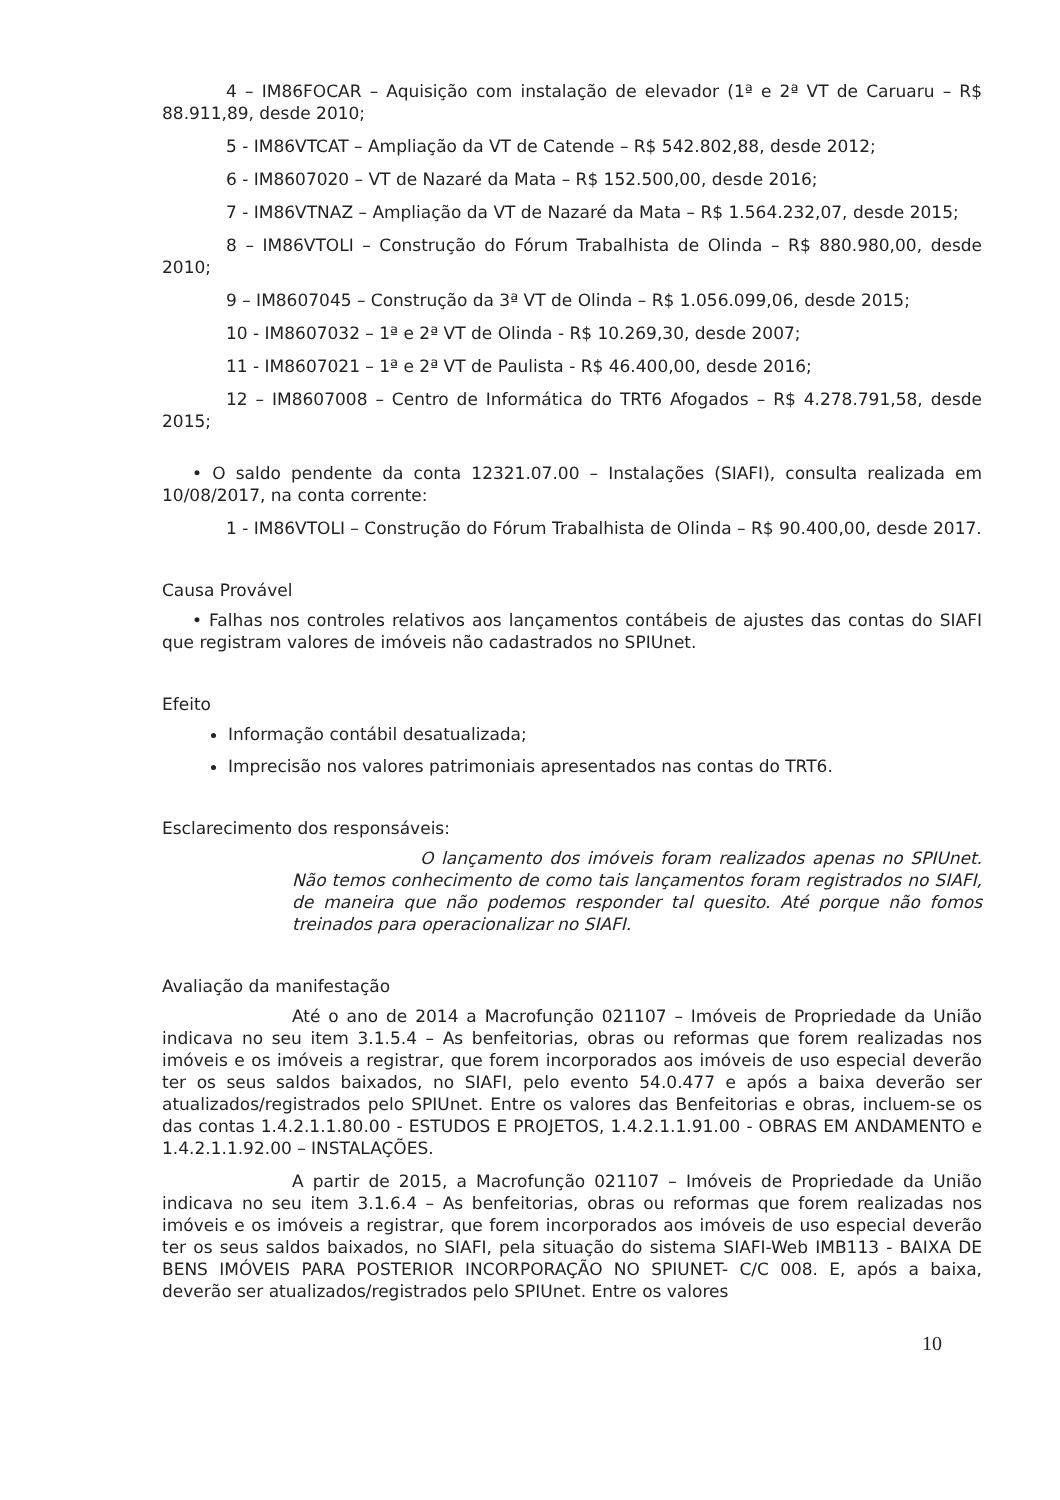4 – IM86FOCAR – Aquisição com instalação de elevador (1ª e 2ª VT de Caruaru – R$ 88.911,89, desde 2010;
5 - IM86VTCAT – Ampliação da VT de Catende – R$ 542.802,88, desde 2012;
6 - IM8607020 – VT de Nazaré da Mata – R$ 152.500,00, desde 2016;
7 - IM86VTNAZ – Ampliação da VT de Nazaré da Mata – R$ 1.564.232,07, desde 2015;
8 – IM86VTOLI – Construção do Fórum Trabalhista de Olinda – R$ 880.980,00, desde 2010;
9 – IM8607045 – Construção da 3ª VT de Olinda – R$ 1.056.099,06, desde 2015;
10 - IM8607032 – 1ª e 2ª VT de Olinda - R$ 10.269,30, desde 2007;
11 - IM8607021 – 1ª e 2ª VT de Paulista - R$ 46.400,00, desde 2016;
12 – IM8607008 – Centro de Informática do TRT6 Afogados – R$ 4.278.791,58, desde 2015;
• O saldo pendente da conta 12321.07.00 – Instalações (SIAFI), consulta realizada em 10/08/2017, na conta corrente:
1 - IM86VTOLI – Construção do Fórum Trabalhista de Olinda – R$ 90.400,00, desde 2017.
Causa Provável
• Falhas nos controles relativos aos lançamentos contábeis de ajustes das contas do SIAFI que registram valores de imóveis não cadastrados no SPIUnet.
Efeito
Informação contábil desatualizada;
Imprecisão nos valores patrimoniais apresentados nas contas do TRT6.
Esclarecimento dos responsáveis:
O lançamento dos imóveis foram realizados apenas no SPIUnet. Não temos conhecimento de como tais lançamentos foram registrados no SIAFI, de maneira que não podemos responder tal quesito. Até porque não fomos treinados para operacionalizar no SIAFI.
Avaliação da manifestação
Até o ano de 2014 a Macrofunção 021107 – Imóveis de Propriedade da União indicava no seu item 3.1.5.4 – As benfeitorias, obras ou reformas que forem realizadas nos imóveis e os imóveis a registrar, que forem incorporados aos imóveis de uso especial deverão ter os seus saldos baixados, no SIAFI, pelo evento 54.0.477 e após a baixa deverão ser atualizados/registrados pelo SPIUnet. Entre os valores das Benfeitorias e obras, incluem-se os das contas 1.4.2.1.1.80.00 - ESTUDOS E PROJETOS, 1.4.2.1.1.91.00 - OBRAS EM ANDAMENTO e 1.4.2.1.1.92.00 – INSTALAÇÕES.
A partir de 2015, a Macrofunção 021107 – Imóveis de Propriedade da União indicava no seu item 3.1.6.4 – As benfeitorias, obras ou reformas que forem realizadas nos imóveis e os imóveis a registrar, que forem incorporados aos imóveis de uso especial deverão ter os seus saldos baixados, no SIAFI, pela situação do sistema SIAFI-Web IMB113 - BAIXA DE BENS IMÓVEIS PARA POSTERIOR INCORPORAÇÃO NO SPIUNET- C/C 008. E, após a baixa, deverão ser atualizados/registrados pelo SPIUnet. Entre os valores
10